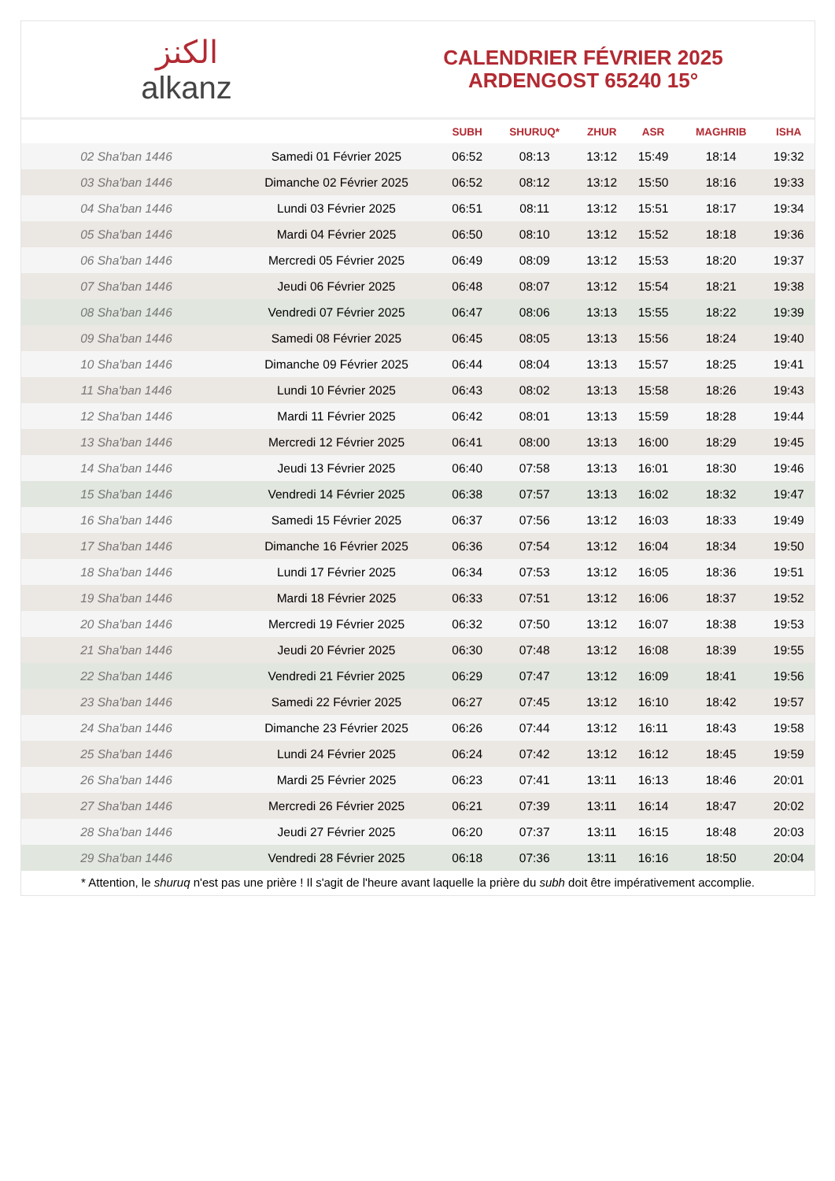الكنز
alkanz
CALENDRIER FÉVRIER 2025
ARDENGOST 65240 15°
| | | SUBH | SHURUQ* | ZHUR | ASR | MAGHRIB | ISHA |
| --- | --- | --- | --- | --- | --- | --- | --- |
| 02 Sha'ban 1446 | Samedi 01 Février 2025 | 06:52 | 08:13 | 13:12 | 15:49 | 18:14 | 19:32 |
| 03 Sha'ban 1446 | Dimanche 02 Février 2025 | 06:52 | 08:12 | 13:12 | 15:50 | 18:16 | 19:33 |
| 04 Sha'ban 1446 | Lundi 03 Février 2025 | 06:51 | 08:11 | 13:12 | 15:51 | 18:17 | 19:34 |
| 05 Sha'ban 1446 | Mardi 04 Février 2025 | 06:50 | 08:10 | 13:12 | 15:52 | 18:18 | 19:36 |
| 06 Sha'ban 1446 | Mercredi 05 Février 2025 | 06:49 | 08:09 | 13:12 | 15:53 | 18:20 | 19:37 |
| 07 Sha'ban 1446 | Jeudi 06 Février 2025 | 06:48 | 08:07 | 13:12 | 15:54 | 18:21 | 19:38 |
| 08 Sha'ban 1446 | Vendredi 07 Février 2025 | 06:47 | 08:06 | 13:13 | 15:55 | 18:22 | 19:39 |
| 09 Sha'ban 1446 | Samedi 08 Février 2025 | 06:45 | 08:05 | 13:13 | 15:56 | 18:24 | 19:40 |
| 10 Sha'ban 1446 | Dimanche 09 Février 2025 | 06:44 | 08:04 | 13:13 | 15:57 | 18:25 | 19:41 |
| 11 Sha'ban 1446 | Lundi 10 Février 2025 | 06:43 | 08:02 | 13:13 | 15:58 | 18:26 | 19:43 |
| 12 Sha'ban 1446 | Mardi 11 Février 2025 | 06:42 | 08:01 | 13:13 | 15:59 | 18:28 | 19:44 |
| 13 Sha'ban 1446 | Mercredi 12 Février 2025 | 06:41 | 08:00 | 13:13 | 16:00 | 18:29 | 19:45 |
| 14 Sha'ban 1446 | Jeudi 13 Février 2025 | 06:40 | 07:58 | 13:13 | 16:01 | 18:30 | 19:46 |
| 15 Sha'ban 1446 | Vendredi 14 Février 2025 | 06:38 | 07:57 | 13:13 | 16:02 | 18:32 | 19:47 |
| 16 Sha'ban 1446 | Samedi 15 Février 2025 | 06:37 | 07:56 | 13:12 | 16:03 | 18:33 | 19:49 |
| 17 Sha'ban 1446 | Dimanche 16 Février 2025 | 06:36 | 07:54 | 13:12 | 16:04 | 18:34 | 19:50 |
| 18 Sha'ban 1446 | Lundi 17 Février 2025 | 06:34 | 07:53 | 13:12 | 16:05 | 18:36 | 19:51 |
| 19 Sha'ban 1446 | Mardi 18 Février 2025 | 06:33 | 07:51 | 13:12 | 16:06 | 18:37 | 19:52 |
| 20 Sha'ban 1446 | Mercredi 19 Février 2025 | 06:32 | 07:50 | 13:12 | 16:07 | 18:38 | 19:53 |
| 21 Sha'ban 1446 | Jeudi 20 Février 2025 | 06:30 | 07:48 | 13:12 | 16:08 | 18:39 | 19:55 |
| 22 Sha'ban 1446 | Vendredi 21 Février 2025 | 06:29 | 07:47 | 13:12 | 16:09 | 18:41 | 19:56 |
| 23 Sha'ban 1446 | Samedi 22 Février 2025 | 06:27 | 07:45 | 13:12 | 16:10 | 18:42 | 19:57 |
| 24 Sha'ban 1446 | Dimanche 23 Février 2025 | 06:26 | 07:44 | 13:12 | 16:11 | 18:43 | 19:58 |
| 25 Sha'ban 1446 | Lundi 24 Février 2025 | 06:24 | 07:42 | 13:12 | 16:12 | 18:45 | 19:59 |
| 26 Sha'ban 1446 | Mardi 25 Février 2025 | 06:23 | 07:41 | 13:11 | 16:13 | 18:46 | 20:01 |
| 27 Sha'ban 1446 | Mercredi 26 Février 2025 | 06:21 | 07:39 | 13:11 | 16:14 | 18:47 | 20:02 |
| 28 Sha'ban 1446 | Jeudi 27 Février 2025 | 06:20 | 07:37 | 13:11 | 16:15 | 18:48 | 20:03 |
| 29 Sha'ban 1446 | Vendredi 28 Février 2025 | 06:18 | 07:36 | 13:11 | 16:16 | 18:50 | 20:04 |
* Attention, le shuruq n'est pas une prière ! Il s'agit de l'heure avant laquelle la prière du subh doit être impérativement accomplie.